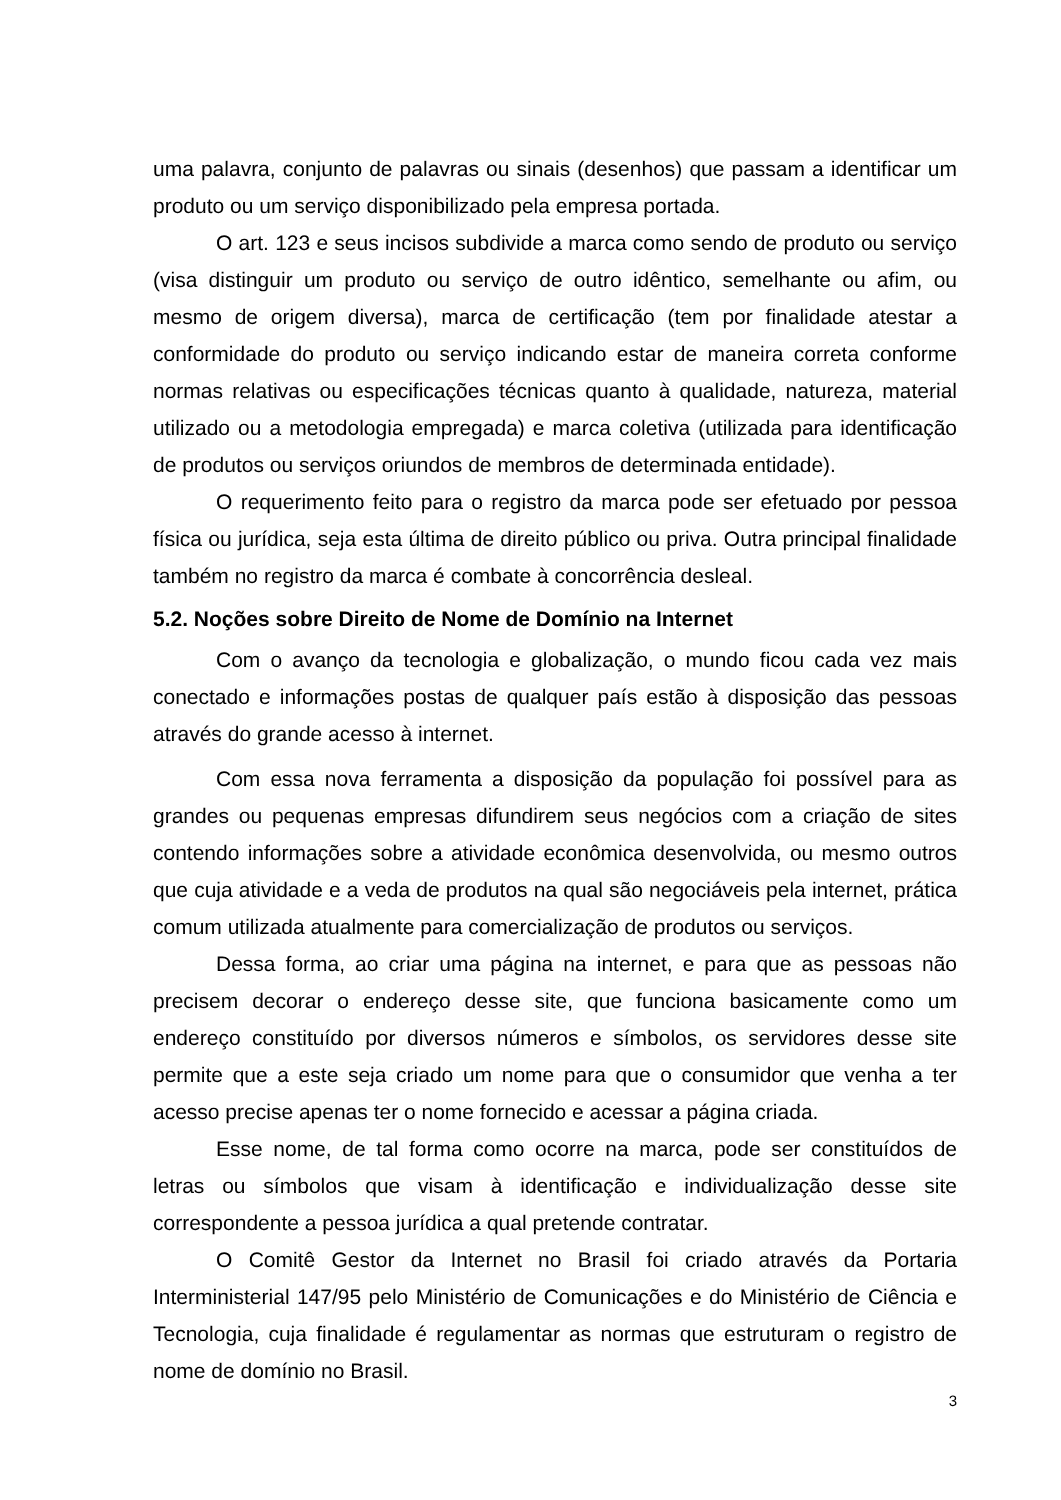uma palavra, conjunto de palavras ou sinais (desenhos) que passam a identificar um produto ou um serviço disponibilizado pela empresa portada.
O art. 123 e seus incisos subdivide a marca como sendo de produto ou serviço (visa distinguir um produto ou serviço de outro idêntico, semelhante ou afim, ou mesmo de origem diversa), marca de certificação (tem por finalidade atestar a conformidade do produto ou serviço indicando estar de maneira correta conforme normas relativas ou especificações técnicas quanto à qualidade, natureza, material utilizado ou a metodologia empregada) e marca coletiva (utilizada para identificação de produtos ou serviços oriundos de membros de determinada entidade).
O requerimento feito para o registro da marca pode ser efetuado por pessoa física ou jurídica, seja esta última de direito público ou priva. Outra principal finalidade também no registro da marca é combate à concorrência desleal.
5.2. Noções sobre Direito de Nome de Domínio na Internet
Com o avanço da tecnologia e globalização, o mundo ficou cada vez mais conectado e informações postas de qualquer país estão à disposição das pessoas através do grande acesso à internet.
Com essa nova ferramenta a disposição da população foi possível para as grandes ou pequenas empresas difundirem seus negócios com a criação de sites contendo informações sobre a atividade econômica desenvolvida, ou mesmo outros que cuja atividade e a veda de produtos na qual são negociáveis pela internet, prática comum utilizada atualmente para comercialização de produtos ou serviços.
Dessa forma, ao criar uma página na internet, e para que as pessoas não precisem decorar o endereço desse site, que funciona basicamente como um endereço constituído por diversos números e símbolos, os servidores desse site permite que a este seja criado um nome para que o consumidor que venha a ter acesso precise apenas ter o nome fornecido e acessar a página criada.
Esse nome, de tal forma como ocorre na marca, pode ser constituídos de letras ou símbolos que visam à identificação e individualização desse site correspondente a pessoa jurídica a qual pretende contratar.
O Comitê Gestor da Internet no Brasil foi criado através da Portaria Interministerial 147/95 pelo Ministério de Comunicações e do Ministério de Ciência e Tecnologia, cuja finalidade é regulamentar as normas que estruturam o registro de nome de domínio no Brasil.
3